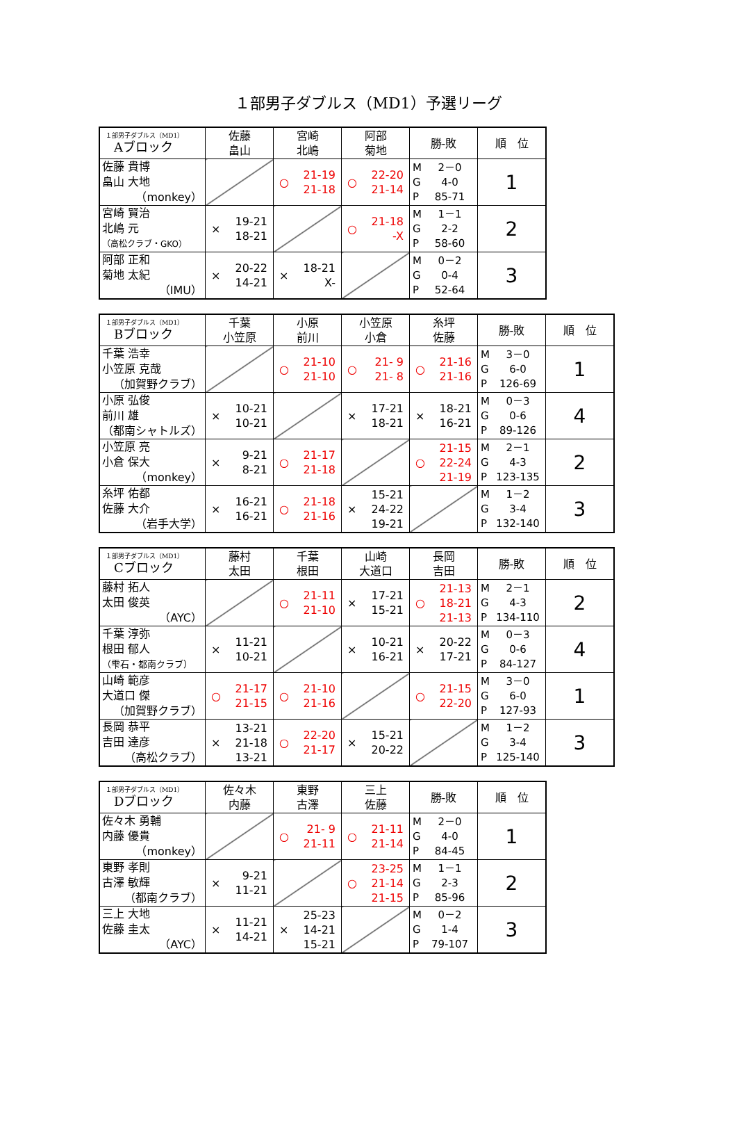１部男子ダブルス（MD1）予選リーグ
| １部男子ダブルス（MD1） Aブロック | 佐藤 畠山 | 宮崎 北嶋 | 阿部 菊地 | 勝-敗 | 順 位 |
| --- | --- | --- | --- | --- | --- |
| 佐藤 貴博 畠山 大地 （monkey） | | ○ 21-19 21-18 | ○ 22-20 21-14 | M 2－0 G 4-0 P 85-71 | 1 |
| 宮崎 賢治 北嶋 元 （高松クラブ・GKO） | × 19-21 18-21 | | ○ 21-18 -X | M 1－1 G 2-2 P 58-60 | 2 |
| 阿部 正和 菊地 太紀 （IMU） | × 20-22 14-21 | × 18-21 X- | | M 0－2 G 0-4 P 52-64 | 3 |
| １部男子ダブルス（MD1） Bブロック | 千葉 小笠原 | 小原 前川 | 小笠原 小倉 | 糸坪 佐藤 | 勝-敗 | 順 位 |
| --- | --- | --- | --- | --- | --- | --- |
| 千葉 浩幸 小笠原 克哉 （加賀野クラブ） | | ○ 21-10 21-10 | ○ 21- 9 21- 8 | ○ 21-16 21-16 | M 3－0 G 6-0 P 126-69 | 1 |
| 小原 弘俊 前川 雄 （都南シャトルズ） | × 10-21 10-21 | | × 17-21 18-21 | × 18-21 16-21 | M 0－3 G 0-6 P 89-126 | 4 |
| 小笠原 亮 小倉 保大 （monkey） | × 9-21 8-21 | ○ 21-17 21-18 | | ○ 21-15 22-24 21-19 | M 2－1 G 4-3 P 123-135 | 2 |
| 糸坪 佑都 佐藤 大介 （岩手大学） | × 16-21 16-21 | ○ 21-18 21-16 | × 15-21 24-22 19-21 | | M 1－2 G 3-4 P 132-140 | 3 |
| １部男子ダブルス（MD1） Cブロック | 藤村 太田 | 千葉 根田 | 山崎 大道口 | 長岡 吉田 | 勝-敗 | 順 位 |
| --- | --- | --- | --- | --- | --- | --- |
| 藤村 拓人 太田 俊英 （AYC） | | ○ 21-11 21-10 | × 17-21 15-21 | ○ 21-13 18-21 21-13 | M 2－1 G 4-3 P 134-110 | 2 |
| 千葉 淳弥 根田 郁人 （雫石・都南クラブ） | × 11-21 10-21 | | × 10-21 16-21 | × 20-22 17-21 | M 0－3 G 0-6 P 84-127 | 4 |
| 山崎 範彦 大道口 傑 （加賀野クラブ） | ○ 21-17 21-15 | ○ 21-10 21-16 | | ○ 21-15 22-20 | M 3－0 G 6-0 P 127-93 | 1 |
| 長岡 恭平 吉田 達彦 （高松クラブ） | × 13-21 21-18 13-21 | ○ 22-20 21-17 | × 15-21 20-22 | | M 1－2 G 3-4 P 125-140 | 3 |
| １部男子ダブルス（MD1） Dブロック | 佐々木 内藤 | 東野 古澤 | 三上 佐藤 | 勝-敗 | 順 位 |
| --- | --- | --- | --- | --- | --- |
| 佐々木 勇輔 内藤 優貴 （monkey） | | ○ 21- 9 21-11 | ○ 21-11 21-14 | M 2－0 G 4-0 P 84-45 | 1 |
| 東野 孝則 古澤 敏輝 （都南クラブ） | × 9-21 11-21 | | ○ 23-25 21-14 21-15 | M 1－1 G 2-3 P 85-96 | 2 |
| 三上 大地 佐藤 圭太 （AYC） | × 11-21 14-21 | × 25-23 14-21 15-21 | | M 0－2 G 1-4 P 79-107 | 3 |